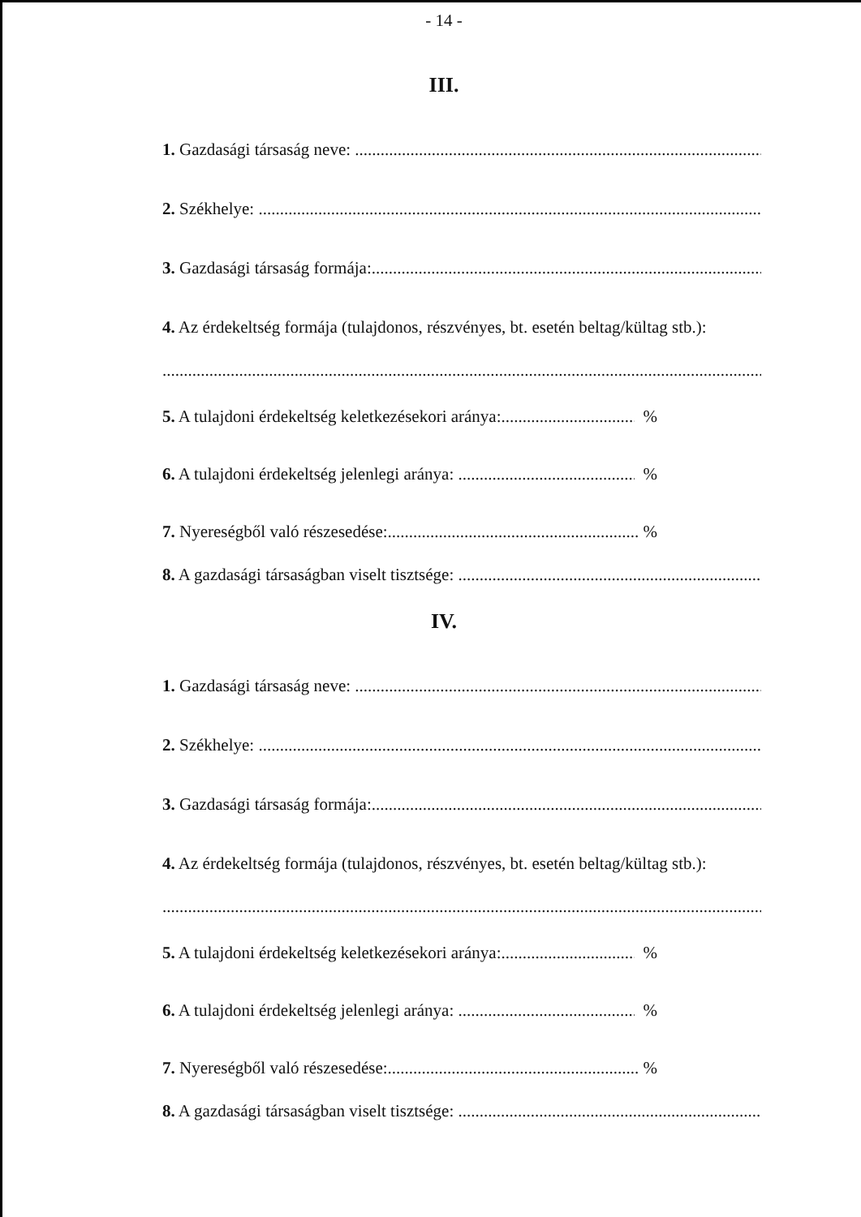- 14 -
III.
1. Gazdasági társaság neve:
2. Székhelye:
3. Gazdasági társaság formája:
4. Az érdekeltség formája (tulajdonos, részvényes, bt. esetén beltag/kültag stb.):
5. A tulajdoni érdekeltség keletkezésekori aránya: %
6. A tulajdoni érdekeltség jelenlegi aránya: %
7. Nyereségből való részesedése:. %
8. A gazdasági társaságban viselt tisztsége:
IV.
1. Gazdasági társaság neve:
2. Székhelye:
3. Gazdasági társaság formája:
4. Az érdekeltség formája (tulajdonos, részvényes, bt. esetén beltag/kültag stb.):
5. A tulajdoni érdekeltség keletkezésekori aránya: %
6. A tulajdoni érdekeltség jelenlegi aránya: %
7. Nyereségből való részesedése: %
8. A gazdasági társaságban viselt tisztsége: